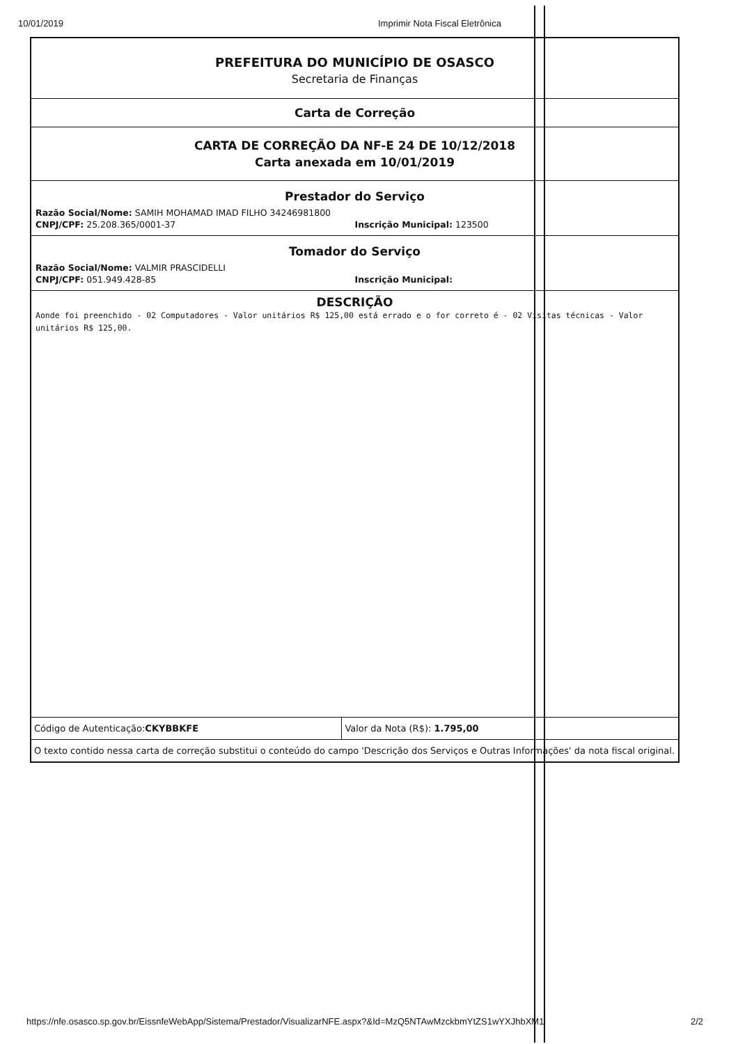10/01/2019 Imprimir Nota Fiscal Eletrônica
PREFEITURA DO MUNICÍPIO DE OSASCO
Secretaria de Finanças
Carta de Correção
CARTA DE CORREÇÃO DA NF-E 24 DE 10/12/2018
Carta anexada em 10/01/2019
Prestador do Serviço
Razão Social/Nome: SAMIH MOHAMAD IMAD FILHO 34246981800
CNPJ/CPF: 25.208.365/0001-37 Inscrição Municipal: 123500
Tomador do Serviço
Razão Social/Nome: VALMIR PRASCIDELLI
CNPJ/CPF: 051.949.428-85 Inscrição Municipal:
DESCRIÇÃO
Aonde foi preenchido - 02 Computadores - Valor unitários R$ 125,00 está errado e o for correto é - 02 Visitas técnicas - Valor unitários R$ 125,00.
| Código de Autenticação: CKYBBKFE | Valor da Nota (R$): 1.795,00 |
| O texto contido nessa carta de correção substitui o conteúdo do campo 'Descrição dos Serviços e Outras Informações' da nota fiscal original. | |
https://nfe.osasco.sp.gov.br/EissnfeWebApp/Sistema/Prestador/VisualizarNFE.aspx?&Id=MzQ5NTAwMzckbmYtZS1wYXJhbXM1 2/2